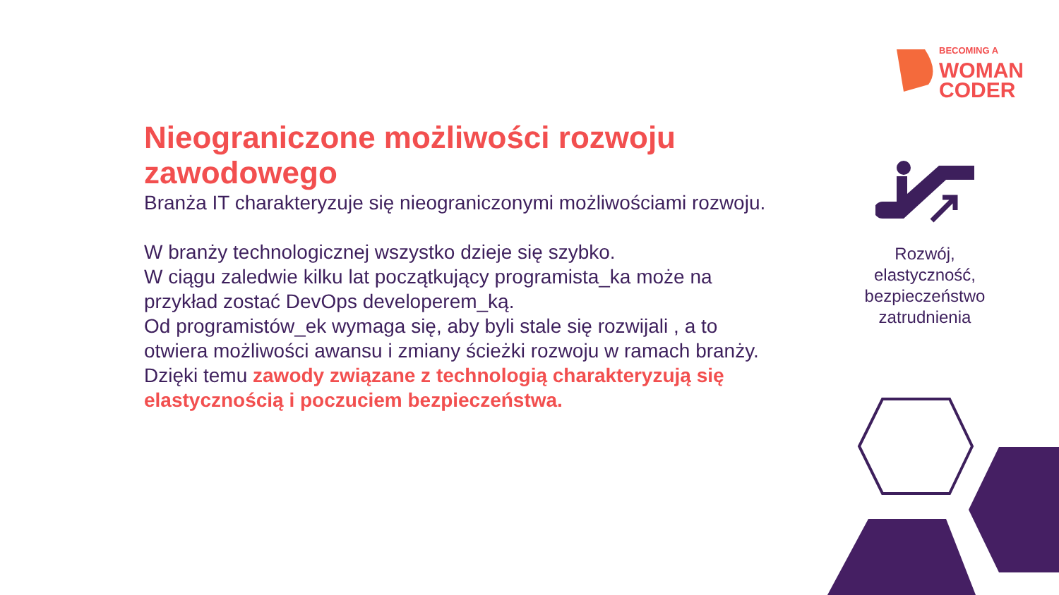BECOMING A
WOMAN
CODER
Nieograniczone możliwości rozwoju zawodowego
Branża IT charakteryzuje się nieograniczonymi możliwościami rozwoju.
W branży technologicznej wszystko dzieje się szybko.
W ciągu zaledwie kilku lat początkujący programista_ka może na przykład zostać DevOps developerem_ką.
Od programistów_ek wymaga się, aby byli stale się rozwijali , a to otwiera możliwości awansu i zmiany ścieżki rozwoju w ramach branży. Dzięki temu zawody związane z technologią charakteryzują się elastycznością i poczuciem bezpieczeństwa.
Rozwój, elastyczność, bezpieczeństwo zatrudnienia